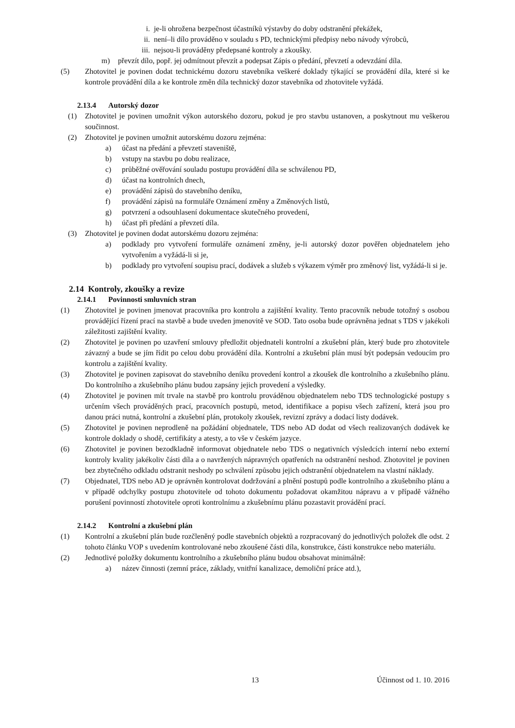i. je-li ohrožena bezpečnost účastníků výstavby do doby odstranění překážek,
ii. není–li dílo prováděno v souladu s PD, technickými předpisy nebo návody výrobců,
iii. nejsou-li prováděny předepsané kontroly a zkoušky.
m) převzít dílo, popř. jej odmítnout převzít a podepsat Zápis o předání, převzetí a odevzdání díla.
(5) Zhotovitel je povinen dodat technickému dozoru stavebníka veškeré doklady týkající se provádění díla, které si ke kontrole provádění díla a ke kontrole změn díla technický dozor stavebníka od zhotovitele vyžádá.
2.13.4 Autorský dozor
(1) Zhotovitel je povinen umožnit výkon autorského dozoru, pokud je pro stavbu ustanoven, a poskytnout mu veškerou součinnost.
(2) Zhotovitel je povinen umožnit autorskému dozoru zejména:
a) účast na předání a převzetí staveniště,
b) vstupy na stavbu po dobu realizace,
c) průběžné ověřování souladu postupu provádění díla se schválenou PD,
d) účast na kontrolních dnech,
e) provádění zápisů do stavebního deníku,
f) provádění zápisů na formuláře Oznámení změny a Změnových listů,
g) potvrzení a odsouhlasení dokumentace skutečného provedení,
h) účast při předání a převzetí díla.
(3) Zhotovitel je povinen dodat autorskému dozoru zejména:
a) podklady pro vytvoření formuláře oznámení změny, je-li autorský dozor pověřen objednatelem jeho vytvořením a vyžádá-li si je,
b) podklady pro vytvoření soupisu prací, dodávek a služeb s výkazem výměr pro změnový list, vyžádá-li si je.
2.14 Kontroly, zkoušky a revize
2.14.1 Povinnosti smluvních stran
(1) Zhotovitel je povinen jmenovat pracovníka pro kontrolu a zajištění kvality. Tento pracovník nebude totožný s osobou provádějící řízení prací na stavbě a bude uveden jmenovitě ve SOD. Tato osoba bude oprávněna jednat s TDS v jakékoli záležitosti zajištění kvality.
(2) Zhotovitel je povinen po uzavření smlouvy předložit objednateli kontrolní a zkušební plán, který bude pro zhotovitele závazný a bude se jím řídit po celou dobu provádění díla. Kontrolní a zkušební plán musí být podepsán vedoucím pro kontrolu a zajištění kvality.
(3) Zhotovitel je povinen zapisovat do stavebního deníku provedení kontrol a zkoušek dle kontrolního a zkušebního plánu. Do kontrolního a zkušebního plánu budou zapsány jejich provedení a výsledky.
(4) Zhotovitel je povinen mít trvale na stavbě pro kontrolu prováděnou objednatelem nebo TDS technologické postupy s určením všech prováděných prací, pracovních postupů, metod, identifikace a popisu všech zařízení, která jsou pro danou práci nutná, kontrolní a zkušební plán, protokoly zkoušek, revizní zprávy a dodací listy dodávek.
(5) Zhotovitel je povinen neprodleně na požádání objednatele, TDS nebo AD dodat od všech realizovaných dodávek ke kontrole doklady o shodě, certifikáty a atesty, a to vše v českém jazyce.
(6) Zhotovitel je povinen bezodkladně informovat objednatele nebo TDS o negativních výsledcích interní nebo externí kontroly kvality jakékoliv části díla a o navržených nápravných opatřeních na odstranění neshod. Zhotovitel je povinen bez zbytečného odkladu odstranit neshody po schválení způsobu jejich odstranění objednatelem na vlastní náklady.
(7) Objednatel, TDS nebo AD je oprávněn kontrolovat dodržování a plnění postupů podle kontrolního a zkušebního plánu a v případě odchylky postupu zhotovitele od tohoto dokumentu požadovat okamžitou nápravu a v případě vážného porušení povinností zhotovitele oproti kontrolnímu a zkušebnímu plánu pozastavit provádění prací.
2.14.2 Kontrolní a zkušební plán
(1) Kontrolní a zkušební plán bude rozčleněný podle stavebních objektů a rozpracovaný do jednotlivých položek dle odst. 2 tohoto článku VOP s uvedením kontrolované nebo zkoušené části díla, konstrukce, části konstrukce nebo materiálu.
(2) Jednotlivé položky dokumentu kontrolního a zkušebního plánu budou obsahovat minimálně:
a) název činnosti (zemní práce, základy, vnitřní kanalizace, demoliční práce atd.),
13 Účinnost od 1. 10. 2016